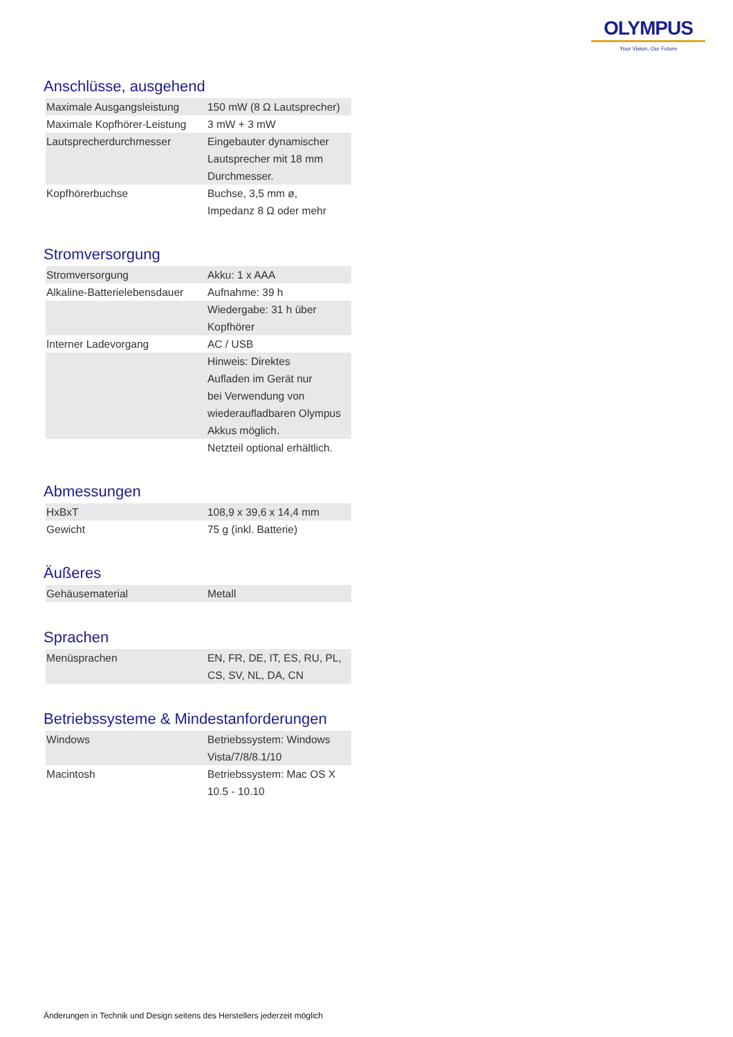OLYMPUS
Your Vision, Our Future
Anschlüsse, ausgehend
| Maximale Ausgangsleistung | 150 mW (8 Ω Lautsprecher) |
| Maximale Kopfhörer-Leistung | 3 mW + 3 mW |
| Lautsprecherdurchmesser | Eingebauter dynamischer Lautsprecher mit 18 mm Durchmesser. |
| Kopfhörerbuchse | Buchse, 3,5 mm ø, Impedanz 8 Ω oder mehr |
Stromversorgung
| Stromversorgung | Akku: 1 x AAA |
| Alkaline-Batterielebensdauer | Aufnahme: 39 h |
| | Wiedergabe: 31 h über Kopfhörer |
| Interner Ladevorgang | AC / USB |
| | Hinweis: Direktes Aufladen im Gerät nur bei Verwendung von wiederaufladbaren Olympus Akkus möglich. |
| | Netzteil optional erhältlich. |
Abmessungen
| HxBxT | 108,9 x 39,6 x 14,4 mm |
| Gewicht | 75 g (inkl. Batterie) |
Äußeres
| Gehäusematerial | Metall |
Sprachen
| Menüsprachen | EN, FR, DE, IT, ES, RU, PL, CS, SV, NL, DA, CN |
Betriebssysteme & Mindestanforderungen
| Windows | Betriebssystem: Windows Vista/7/8/8.1/10 |
| Macintosh | Betriebssystem: Mac OS X 10.5 - 10.10 |
Änderungen in Technik und Design seitens des Herstellers jederzeit möglich